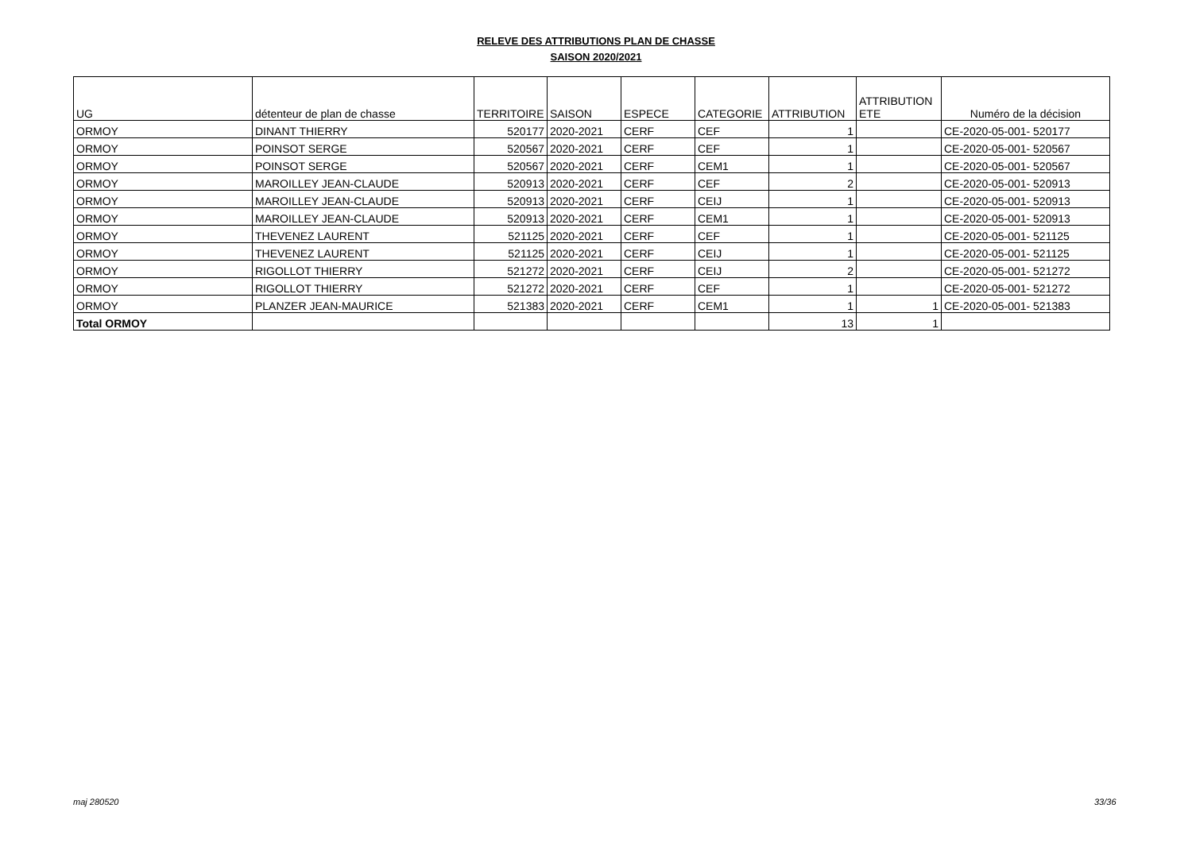RELEVE DES ATTRIBUTIONS PLAN DE CHASSE
SAISON 2020/2021
| UG | détenteur de plan de chasse | TERRITOIRE | SAISON | ESPECE | CATEGORIE | ATTRIBUTION | ATTRIBUTION ETE | Numéro de la décision |
| --- | --- | --- | --- | --- | --- | --- | --- | --- |
| ORMOY | DINANT THIERRY | 520177 | 2020-2021 | CERF | CEF | 1 | | CE-2020-05-001- 520177 |
| ORMOY | POINSOT SERGE | 520567 | 2020-2021 | CERF | CEF | 1 | | CE-2020-05-001- 520567 |
| ORMOY | POINSOT SERGE | 520567 | 2020-2021 | CERF | CEM1 | 1 | | CE-2020-05-001- 520567 |
| ORMOY | MAROILLEY JEAN-CLAUDE | 520913 | 2020-2021 | CERF | CEF | 2 | | CE-2020-05-001- 520913 |
| ORMOY | MAROILLEY JEAN-CLAUDE | 520913 | 2020-2021 | CERF | CEIJ | 1 | | CE-2020-05-001- 520913 |
| ORMOY | MAROILLEY JEAN-CLAUDE | 520913 | 2020-2021 | CERF | CEM1 | 1 | | CE-2020-05-001- 520913 |
| ORMOY | THEVENEZ LAURENT | 521125 | 2020-2021 | CERF | CEF | 1 | | CE-2020-05-001- 521125 |
| ORMOY | THEVENEZ LAURENT | 521125 | 2020-2021 | CERF | CEIJ | 1 | | CE-2020-05-001- 521125 |
| ORMOY | RIGOLLOT THIERRY | 521272 | 2020-2021 | CERF | CEIJ | 2 | | CE-2020-05-001- 521272 |
| ORMOY | RIGOLLOT THIERRY | 521272 | 2020-2021 | CERF | CEF | 1 | | CE-2020-05-001- 521272 |
| ORMOY | PLANZER JEAN-MAURICE | 521383 | 2020-2021 | CERF | CEM1 | 1 | 1 | CE-2020-05-001- 521383 |
| Total ORMOY | | | | | | 13 | 1 | |
maj 280520 33/36